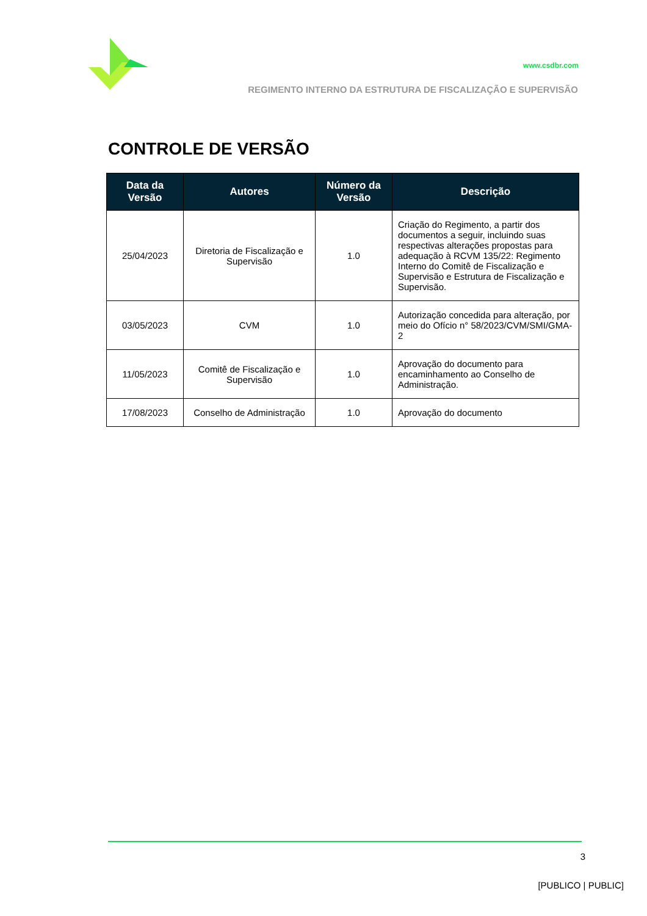www.csdbr.com
REGIMENTO INTERNO DA ESTRUTURA DE FISCALIZAÇÃO E SUPERVISÃO
CONTROLE DE VERSÃO
| Data da Versão | Autores | Número da Versão | Descrição |
| --- | --- | --- | --- |
| 25/04/2023 | Diretoria de Fiscalização e Supervisão | 1.0 | Criação do Regimento, a partir dos documentos a seguir, incluindo suas respectivas alterações propostas para adequação à RCVM 135/22: Regimento Interno do Comitê de Fiscalização e Supervisão e Estrutura de Fiscalização e Supervisão. |
| 03/05/2023 | CVM | 1.0 | Autorização concedida para alteração, por meio do Ofício n° 58/2023/CVM/SMI/GMA-2 |
| 11/05/2023 | Comitê de Fiscalização e Supervisão | 1.0 | Aprovação do documento para encaminhamento ao Conselho de Administração. |
| 17/08/2023 | Conselho de Administração | 1.0 | Aprovação do documento |
3
[PUBLICO | PUBLIC]